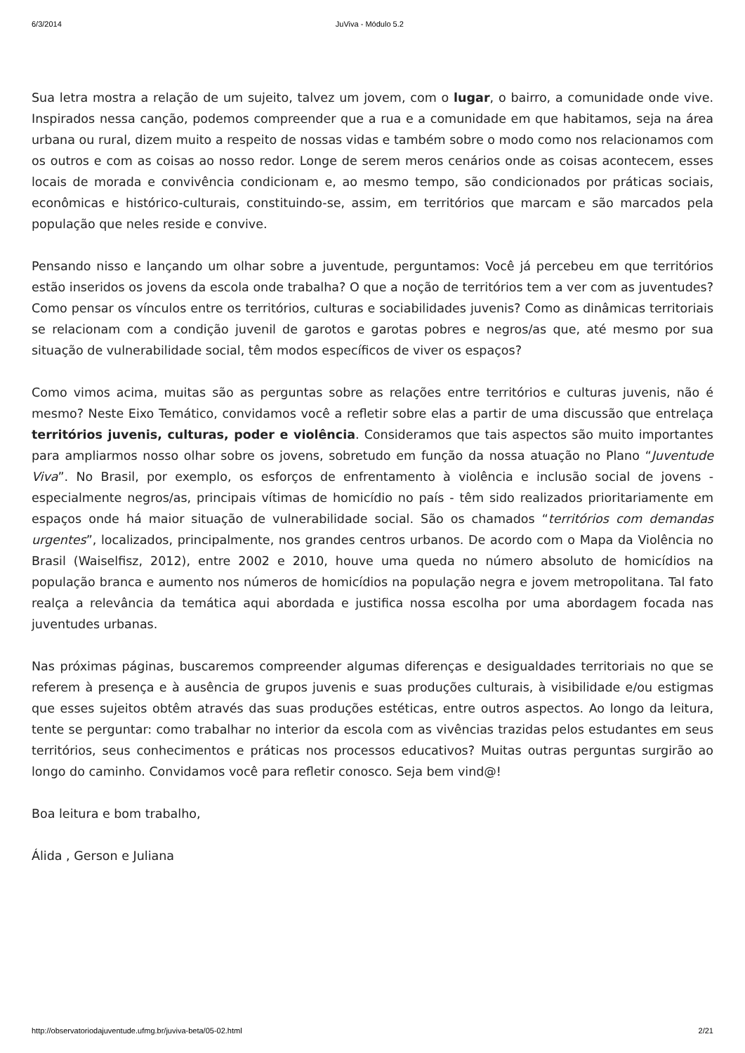6/3/2014 JuViva - Módulo 5.2
Sua letra mostra a relação de um sujeito, talvez um jovem, com o lugar, o bairro, a comunidade onde vive. Inspirados nessa canção, podemos compreender que a rua e a comunidade em que habitamos, seja na área urbana ou rural, dizem muito a respeito de nossas vidas e também sobre o modo como nos relacionamos com os outros e com as coisas ao nosso redor. Longe de serem meros cenários onde as coisas acontecem, esses locais de morada e convivência condicionam e, ao mesmo tempo, são condicionados por práticas sociais, econômicas e histórico-culturais, constituindo-se, assim, em territórios que marcam e são marcados pela população que neles reside e convive.
Pensando nisso e lançando um olhar sobre a juventude, perguntamos: Você já percebeu em que territórios estão inseridos os jovens da escola onde trabalha? O que a noção de territórios tem a ver com as juventudes? Como pensar os vínculos entre os territórios, culturas e sociabilidades juvenis? Como as dinâmicas territoriais se relacionam com a condição juvenil de garotos e garotas pobres e negros/as que, até mesmo por sua situação de vulnerabilidade social, têm modos específicos de viver os espaços?
Como vimos acima, muitas são as perguntas sobre as relações entre territórios e culturas juvenis, não é mesmo? Neste Eixo Temático, convidamos você a refletir sobre elas a partir de uma discussão que entrelaça territórios juvenis, culturas, poder e violência. Consideramos que tais aspectos são muito importantes para ampliarmos nosso olhar sobre os jovens, sobretudo em função da nossa atuação no Plano “Juventude Viva”. No Brasil, por exemplo, os esforços de enfrentamento à violência e inclusão social de jovens - especialmente negros/as, principais vítimas de homicídio no país - têm sido realizados prioritariamente em espaços onde há maior situação de vulnerabilidade social. São os chamados “territórios com demandas urgentes”, localizados, principalmente, nos grandes centros urbanos. De acordo com o Mapa da Violência no Brasil (Waiselfisz, 2012), entre 2002 e 2010, houve uma queda no número absoluto de homicídios na população branca e aumento nos números de homicídios na população negra e jovem metropolitana. Tal fato realça a relevância da temática aqui abordada e justifica nossa escolha por uma abordagem focada nas juventudes urbanas.
Nas próximas páginas, buscaremos compreender algumas diferenças e desigualdades territoriais no que se referem à presença e à ausência de grupos juvenis e suas produções culturais, à visibilidade e/ou estigmas que esses sujeitos obtêm através das suas produções estéticas, entre outros aspectos. Ao longo da leitura, tente se perguntar: como trabalhar no interior da escola com as vivências trazidas pelos estudantes em seus territórios, seus conhecimentos e práticas nos processos educativos? Muitas outras perguntas surgirão ao longo do caminho. Convidamos você para refletir conosco. Seja bem vind@!
Boa leitura e bom trabalho,
Álida , Gerson e Juliana
http://observatoriodajuventude.ufmg.br/juviva-beta/05-02.html 2/21